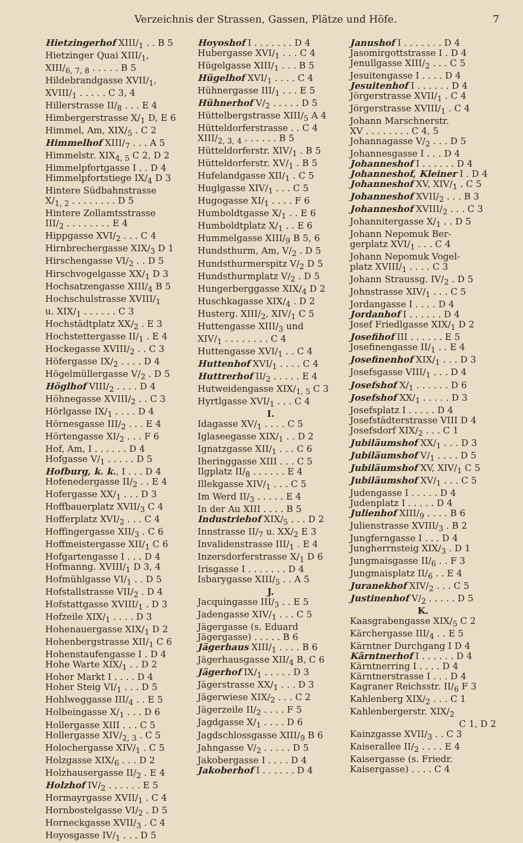Verzeichnis der Strassen, Gassen, Plätze und Höfe. 7
Hietzingerhof XIII/<sub>1</sub> . . B 5
Hietzinger Quai XIII/<sub>1</sub>,
XIII/<sub>6, 7, 8</sub> . . . . . B 5
Hildebrandgasse XVII/<sub>1</sub>,
XVIII/<sub>1</sub> . . . . . C 3, 4
Hillerstrasse II/<sub>8</sub> . . . E 4
Himbergerstrasse X/<sub>1</sub> D, E 6
Himmel, Am, XIX/<sub>5</sub> . C 2
Himmelhof XIII/<sub>7</sub> . . . A 5
Himmelstr. XIX<sub>4, 5</sub> C 2, D 2
Himmelpfortgasse I . . D 4
Himmelpfortstiege IX/<sub>4</sub> D 3
Hintere Südbahnstrasse
X/<sub>1, 2</sub> . . . . . . . . D 5
Hintere Zollamtsstrasse
III/<sub>2</sub> . . . . . . . . E 4
Hippgasse XVI/<sub>2</sub> . . . C 4
Hirnbrechergasse XIX/<sub>3</sub> D 1
Hirschengasse VI/<sub>2</sub> . . D 5
Hirschvogelgasse XX/<sub>1</sub> D 3
Hochsatzengasse XIII/<sub>4</sub> B 5
Hochschulstrasse XVIII/<sub>1</sub>
u. XIX/<sub>1</sub> . . . . . . C 3
Hochstädtplatz XX/<sub>2</sub> . E 3
Hochstettergasse II/<sub>1</sub> . E 4
Hockegasse XVIII/<sub>2</sub> . . C 3
Höfergasse IX/<sub>2</sub> . . . . D 4
Högelmüllergasse V/<sub>2</sub> . D 5
Höglhof VIII/<sub>2</sub> . . . . D 4
Höhnegasse XVIII/<sub>2</sub> . . C 3
Hörlgasse IX/<sub>1</sub> . . . . D 4
Hörnesgasse III/<sub>2</sub> . . . E 4
Hörtengasse XI/<sub>2</sub> . . . F 6
Hof, Am, I . . . . . . D 4
Hofgasse V/<sub>1</sub> . . . . . D 5
Hofburg, k. k., I . . . D 4
Hofenedergasse II/<sub>2</sub> . . E 4
Hofergasse XX/<sub>1</sub> . . . D 3
Hoffbauerplatz XVII/<sub>3</sub> C 4
Hofferplatz XVI/<sub>2</sub> . . . C 4
Hoffingergasse XII/<sub>3</sub> . C 6
Hoffmeistergasse XII/<sub>1</sub> C 6
Hofgartengasse I . . . D 4
Hofmanng. XVIII/<sub>1</sub> D 3, 4
Hofmühlgasse VI/<sub>1</sub> . . D 5
Hofstallstrasse VII/<sub>2</sub> . D 4
Hofstattgasse XVIII/<sub>1</sub> . D 3
Hofzeile XIX/<sub>1</sub> . . . . D 3
Hohenauergasse XIX/<sub>1</sub> D 2
Hohenbergstrasse XII/<sub>1</sub> C 6
Hohenstaufengasse I . D 4
Hohe Warte XIX/<sub>1</sub> . . D 2
Hoher Markt I . . . . D 4
Hoher Steig VI/<sub>1</sub> . . . D 5
Hohlweggasse III/<sub>4</sub> . . E 5
Holbeingasse X/<sub>1</sub> . . . D 6
Hollergasse XIII . . . C 5
Hollergasse XIV/<sub>2, 3</sub> . C 5
Holochergasse XIV/<sub>1</sub> . C 5
Holzgasse XIX/<sub>6</sub> . . . D 2
Holzhausergasse II/<sub>2</sub> . E 4
Holzhof IV/<sub>2</sub> . . . . . . E 5
Hormayrgasse XVII/<sub>1</sub> . C 4
Hornbostelgasse VI/<sub>2</sub> . D 5
Horneckgasse XVII/<sub>3</sub> . C 4
Hoyosgasse IV/<sub>1</sub> . . . D 5
Hoyoshof I . . . . . . . D 4
Hubergasse XVI/<sub>1</sub> . . . C 4
Hügelgasse XIII/<sub>1</sub> . . . B 5
Hügelhof XVI/<sub>1</sub> . . . . C 4
Hühnergasse III/<sub>1</sub> . . . E 5
Hühnerhof V/<sub>2</sub> . . . . . D 5
Hüttelbergstrasse XIII/<sub>5</sub> A 4
Hütteldorferstrasse . . C 4
XIII/<sub>2, 3, 4</sub> . . . . . . B 5
Hütteldorferstr. XIV/<sub>1</sub> . B 5
Hütteldorferstr. XV/<sub>1</sub> . B 5
Hufelandgasse XII/<sub>1</sub> . C 5
Huglgasse XIV/<sub>1</sub> . . . C 5
Hugogasse XI/<sub>1</sub> . . . . F 6
Humboldtgasse X/<sub>1</sub> . . E 6
Humboldtplatz X/<sub>1</sub> . . E 6
Hummelgasse XIII/<sub>9</sub> B 5, 6
Hundsthurm, Am, V/<sub>2</sub> . D 5
Hundsthurmerspitz V/<sub>2</sub> D 5
Hundsthurmplatz V/<sub>2</sub> . D 5
Hungerberggasse XIX/<sub>4</sub> D 2
Huschkagasse XIX/<sub>4</sub> . D 2
Husterg. XIII/<sub>2</sub>, XIV/<sub>1</sub> C 5
Huttengasse XIII/<sub>3</sub> und
XIV/<sub>1</sub> . . . . . . . . C 4
Huttengasse XVI/<sub>1</sub> . . C 4
Huttenhof XVI/<sub>1</sub> . . . . C 4
Huttrerhof II/<sub>2</sub> . . . . . E 4
Hutweidengasse XIX/<sub>1, 5</sub> C 3
Hyrtlgasse XVI/<sub>1</sub> . . . C 4
I.
Idagasse XV/<sub>1</sub> . . . . C 5
Iglaseegasse XIX/<sub>1</sub> . . D 2
Ignatzgasse XII/<sub>1</sub> . . . C 6
Iheringgasse XIII . . . C 5
Ilgplatz II/<sub>8</sub> . . . . . . E 4
Illekgasse XIV/<sub>1</sub> . . . C 5
Im Werd II/<sub>3</sub> . . . . . E 4
In der Au XIII . . . . B 5
Industriehof XIX/<sub>5</sub> . . . D 2
Innstrasse II/<sub>7</sub> u. XX/<sub>2</sub> E 3
Invalidenstrasse III/<sub>1</sub> . E 4
Inzersdorferstrasse X/<sub>1</sub> D 6
Irisgasse I . . . . . . . D 4
Isbarygasse XIII/<sub>5</sub> . . A 5
J.
Jacquingasse III/<sub>3</sub> . . E 5
Jadengasse XIV/<sub>1</sub> . . . C 5
Jägergasse (s. Eduard
Jägergasse) . . . . . B 6
Jägerhaus XIII/<sub>1</sub> . . . . B 6
Jägerhausgasse XII/<sub>4</sub> B, C 6
Jägerhof IX/<sub>1</sub> . . . . . D 3
Jägerstrasse XX/<sub>1</sub> . . . D 3
Jägerwiese XIX/<sub>2</sub> . . . C 2
Jägerzeile II/<sub>2</sub> . . . . F 5
Jagdgasse X/<sub>1</sub> . . . . D 6
Jagdschlossgasse XIII/<sub>9</sub> B 6
Jahngasse V/<sub>2</sub> . . . . . D 5
Jakobergasse I . . . . D 4
Jakoberhof I . . . . . . D 4
Janushof I . . . . . . . D 4
Jasomirgottstrasse I . D 4
Jenullgasse XIII/<sub>2</sub> . . . C 5
Jesuitengasse I . . . . D 4
Jesuitenhof I . . . . . . D 4
Jörgerstrasse XVII/<sub>1</sub> . C 4
Jörgerstrasse XVIII/<sub>1</sub> . C 4
Johann Marschnerstr.
XV . . . . . . . . C 4, 5
Johannagasse V/<sub>2</sub> . . . D 5
Johannesgasse I . . . D 4
Johanneshof I . . . . . . D 4
Johanneshof, Kleiner I . D 4
Johanneshof XV, XIV/<sub>1</sub> . C 5
Johanneshof XVII/<sub>2</sub> . . . B 3
Johanneshof XVIII/<sub>2</sub> . . . C 3
Johannitergasse X/<sub>1</sub> . . D 5
Johann Nepomuk Ber-
gerplatz XVI/<sub>1</sub> . . . C 4
Johann Nepomuk Vogel-
platz XVIII/<sub>1</sub> . . . . C 3
Johann Straussg. IV/<sub>2</sub> . D 5
Johnstrasse XIV/<sub>1</sub> . . . C 5
Jordangasse I . . . . D 4
Jordanhof I . . . . . . D 4
Josef Friedlgasse XIX/<sub>1</sub> D 2
Josefihof III . . . . . . E 5
Josefinengasse II/<sub>1</sub> . . E 4
Josefinenhof XIX/<sub>1</sub> . . . D 3
Josefsgasse VIII/<sub>1</sub> . . . D 4
Josefshof X/<sub>1</sub> . . . . . . D 6
Josefshof XX/<sub>1</sub> . . . . . D 3
Josefsplatz I . . . . . D 4
Josefstädterstrasse VIII D 4
Josefsdorf XIX/<sub>2</sub> . . . C 1
Jubiläumshof XX/<sub>1</sub> . . . D 3
Jubiläumshof V/<sub>1</sub> . . . . D 5
Jubiläumshof XV, XIV/<sub>1</sub> C 5
Jubiläumshof XV/<sub>1</sub> . . . C 5
Judengasse I . . . . . D 4
Judenplatz I . . . . . D 4
Julienhof XIII/<sub>9</sub> . . . . B 6
Julienstrasse XVIII/<sub>3</sub> . B 2
Jungferngasse I . . . D 4
Jungherrnsteig XIX/<sub>3</sub> . D 1
Jungmaisgasse II/<sub>6</sub> . . F 3
Jungmaisplatz II/<sub>6</sub> . . E 4
Juranekhof XIV/<sub>2</sub> . . . C 5
Justinenhof V/<sub>2</sub> . . . . . D 5
K.
Kaasgrabengasse XIX/<sub>5</sub> C 2
Kärchergasse III/<sub>4</sub> . . E 5
Kärntner Durchgang I D 4
Kärntnerhof I . . . . . . D 4
Kärntnerring I . . . . D 4
Kärntnerstrasse I . . . D 4
Kagraner Reichsstr. II/<sub>6</sub> F 3
Kahlenberg XIX/<sub>2</sub> . . . C 1
Kahlenbergerstr. XIX/<sub>2</sub>
C 1, D 2
Kainzgasse XVII/<sub>3</sub> . . C 3
Kaiserallee II/<sub>2</sub> . . . . E 4
Kaisergasse (s. Friedr.
Kaisergasse) . . . . C 4